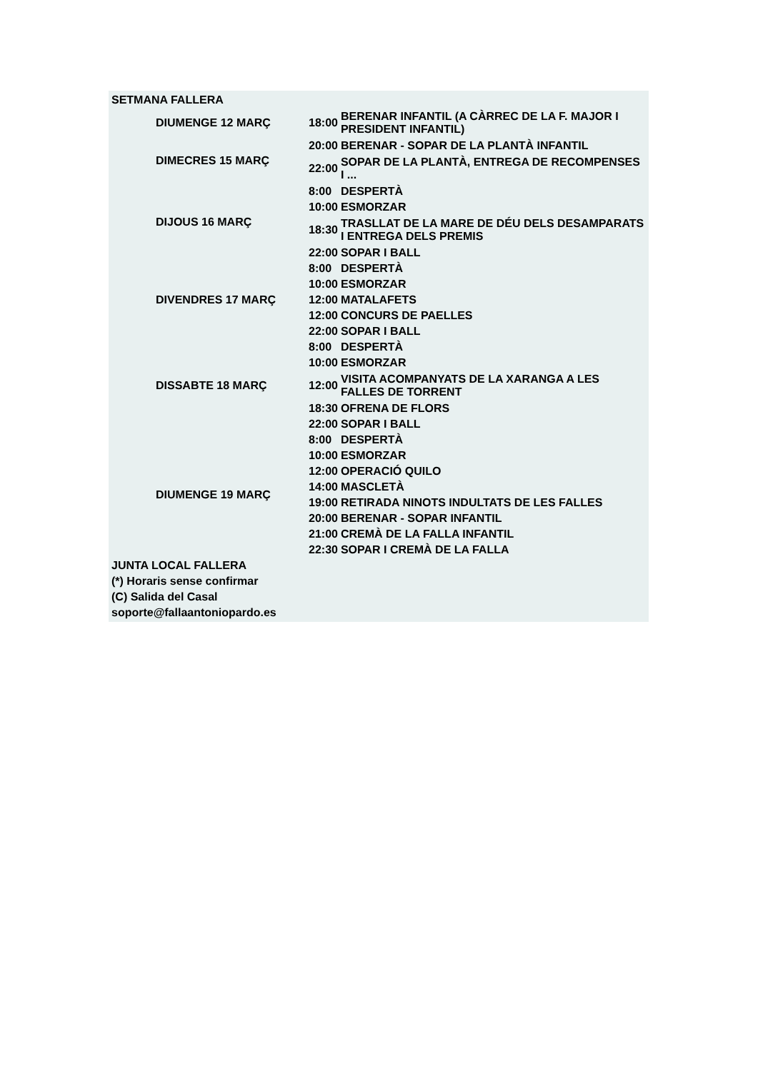| SETMANA FALLERA | | | |
| | DIUMENGE 12 MARÇ | 18:00 | BERENAR INFANTIL (A CÀRREC DE LA F. MAJOR I PRESIDENT INFANTIL) |
| | DIMECRES 15 MARÇ | 20:00 | BERENAR - SOPAR DE LA PLANTÀ INFANTIL |
| | | 22:00 | SOPAR DE LA PLANTÀ, ENTREGA DE RECOMPENSES I ... |
| | DIJOUS 16 MARÇ | 8:00 | DESPERTÀ |
| | | 10:00 | ESMORZAR |
| | | 18:30 | TRASLLAT DE LA MARE DE DÉU DELS DESAMPARATS I ENTREGA DELS PREMIS |
| | | 22:00 | SOPAR I BALL |
| | DIVENDRES 17 MARÇ | 8:00 | DESPERTÀ |
| | | 10:00 | ESMORZAR |
| | | 12:00 | MATALAFETS |
| | | 12:00 | CONCURS DE PAELLES |
| | | 22:00 | SOPAR I BALL |
| | DISSABTE 18 MARÇ | 8:00 | DESPERTÀ |
| | | 10:00 | ESMORZAR |
| | | 12:00 | VISITA ACOMPANYATS DE LA XARANGA A LES FALLES DE TORRENT |
| | | 18:30 | OFRENA DE FLORS |
| | | 22:00 | SOPAR I BALL |
| | DIUMENGE 19 MARÇ | 8:00 | DESPERTÀ |
| | | 10:00 | ESMORZAR |
| | | 12:00 | OPERACIÓ QUILO |
| | | 14:00 | MASCLETÀ |
| | | 19:00 | RETIRADA NINOTS INDULTATS DE LES FALLES |
| | | 20:00 | BERENAR - SOPAR INFANTIL |
| | | 21:00 | CREMÀ DE LA FALLA INFANTIL |
| | | 22:30 | SOPAR I CREMÀ DE LA FALLA |
| JUNTA LOCAL FALLERA | | | |
| (*) Horaris sense confirmar | | | |
| (C) Salida del Casal | | | |
| soporte@fallaantoniopardo.es | | | |